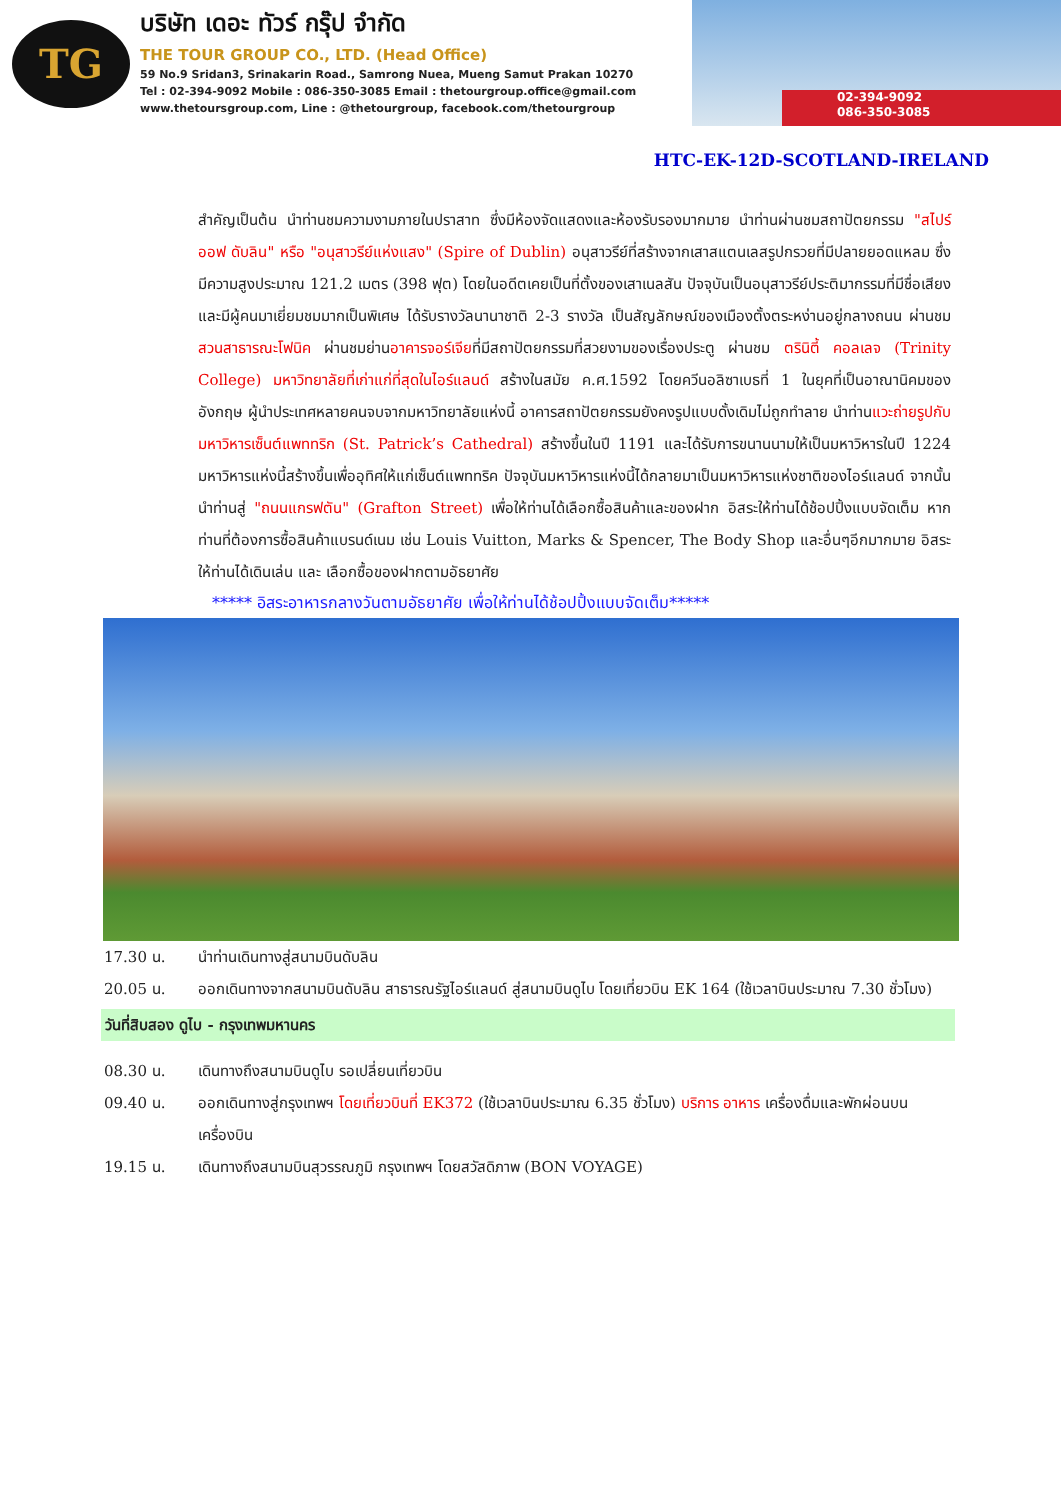TG
บริษัท เดอะ ทัวร์ กรุ๊ป จำกัด
THE TOUR GROUP CO., LTD. (Head Office)
59 No.9 Sridan3, Srinakarin Road., Samrong Nuea, Mueng Samut Prakan 10270
Tel : 02-394-9092 Mobile : 086-350-3085 Email : thetourgroup.office@gmail.com
www.thetoursgroup.com, Line : @thetourgroup, facebook.com/thetourgroup
02-394-9092
086-350-3085
HTC-EK-12D-SCOTLAND-IRELAND
สำคัญเป็นต้น นำท่านชมความงามภายในปราสาท ซึ่งมีห้องจัดแสดงและห้องรับรองมากมาย นำท่านผ่านชมสถาปัตยกรรม "สไปร์ ออฟ ดับลิน" หรือ "อนุสาวรีย์แห่งแสง" (Spire of Dublin) อนุสาวรีย์ที่สร้างจากเสาสแตนเลสรูปกรวยที่มีปลายยอดแหลม ซึ่งมีความสูงประมาณ 121.2 เมตร (398 ฟุต) โดยในอดีตเคยเป็นที่ตั้งของเสาเนลสัน ปัจจุบันเป็นอนุสาวรีย์ประติมากรรมที่มีชื่อเสียงและมีผู้คนมาเยี่ยมชมมากเป็นพิเศษ ได้รับรางวัลนานาชาติ 2-3 รางวัล เป็นสัญลักษณ์ของเมืองตั้งตระหง่านอยู่กลางถนน ผ่านชมสวนสาธารณะโฟนิค ผ่านชมย่านอาคารจอร์เจียที่มีสถาปัตยกรรมที่สวยงามของเรื่องประตู ผ่านชม ตรินิตี้ คอลเลจ (Trinity College) มหาวิทยาลัยที่เก่าแก่ที่สุดในไอร์แลนด์ สร้างในสมัย ค.ศ.1592 โดยควีนอลิซาเบธที่ 1 ในยุคที่เป็นอาณานิคมของอังกฤษ ผู้นำประเทศหลายคนจบจากมหาวิทยาลัยแห่งนี้ อาคารสถาปัตยกรรมยังคงรูปแบบดั้งเดิมไม่ถูกทำลาย นำท่านแวะถ่ายรูปกับมหาวิหารเซ็นต์แพททริก (St. Patrick’s Cathedral) สร้างขึ้นในปี 1191 และได้รับการขนานนามให้เป็นมหาวิหารในปี 1224 มหาวิหารแห่งนี้สร้างขึ้นเพื่ออุทิศให้แก่เซ็นต์แพททริค ปัจจุบันมหาวิหารแห่งนี้ได้กลายมาเป็นมหาวิหารแห่งชาติของไอร์แลนด์ จากนั้นนำท่านสู่ "ถนนแกรฟตัน" (Grafton Street) เพื่อให้ท่านได้เลือกซื้อสินค้าและของฝาก อิสระให้ท่านได้ช้อปปิ้งแบบจัดเต็ม หากท่านที่ต้องการซื้อสินค้าแบรนด์เนม เช่น Louis Vuitton, Marks & Spencer, The Body Shop และอื่นๆอีกมากมาย อิสระให้ท่านได้เดินเล่น และ เลือกซื้อของฝากตามอัธยาศัย
***** อิสระอาหารกลางวันตามอัธยาศัย เพื่อให้ท่านได้ช้อปปิ้งแบบจัดเต็ม*****
17.30 น. นำท่านเดินทางสู่สนามบินดับลิน
20.05 น. ออกเดินทางจากสนามบินดับลิน สาธารณรัฐไอร์แลนด์ สู่สนามบินดูไบ โดยเที่ยวบิน EK 164 (ใช้เวลาบินประมาณ 7.30 ชั่วโมง)
วันที่สิบสอง ดูไบ - กรุงเทพมหานคร
08.30 น. เดินทางถึงสนามบินดูไบ รอเปลี่ยนเที่ยวบิน
09.40 น. ออกเดินทางสู่กรุงเทพฯ โดยเที่ยวบินที่ EK372 (ใช้เวลาบินประมาณ 6.35 ชั่วโมง) บริการ อาหาร เครื่องดื่มและพักผ่อนบนเครื่องบิน
19.15 น. เดินทางถึงสนามบินสุวรรณภูมิ กรุงเทพฯ โดยสวัสดิภาพ (BON VOYAGE)